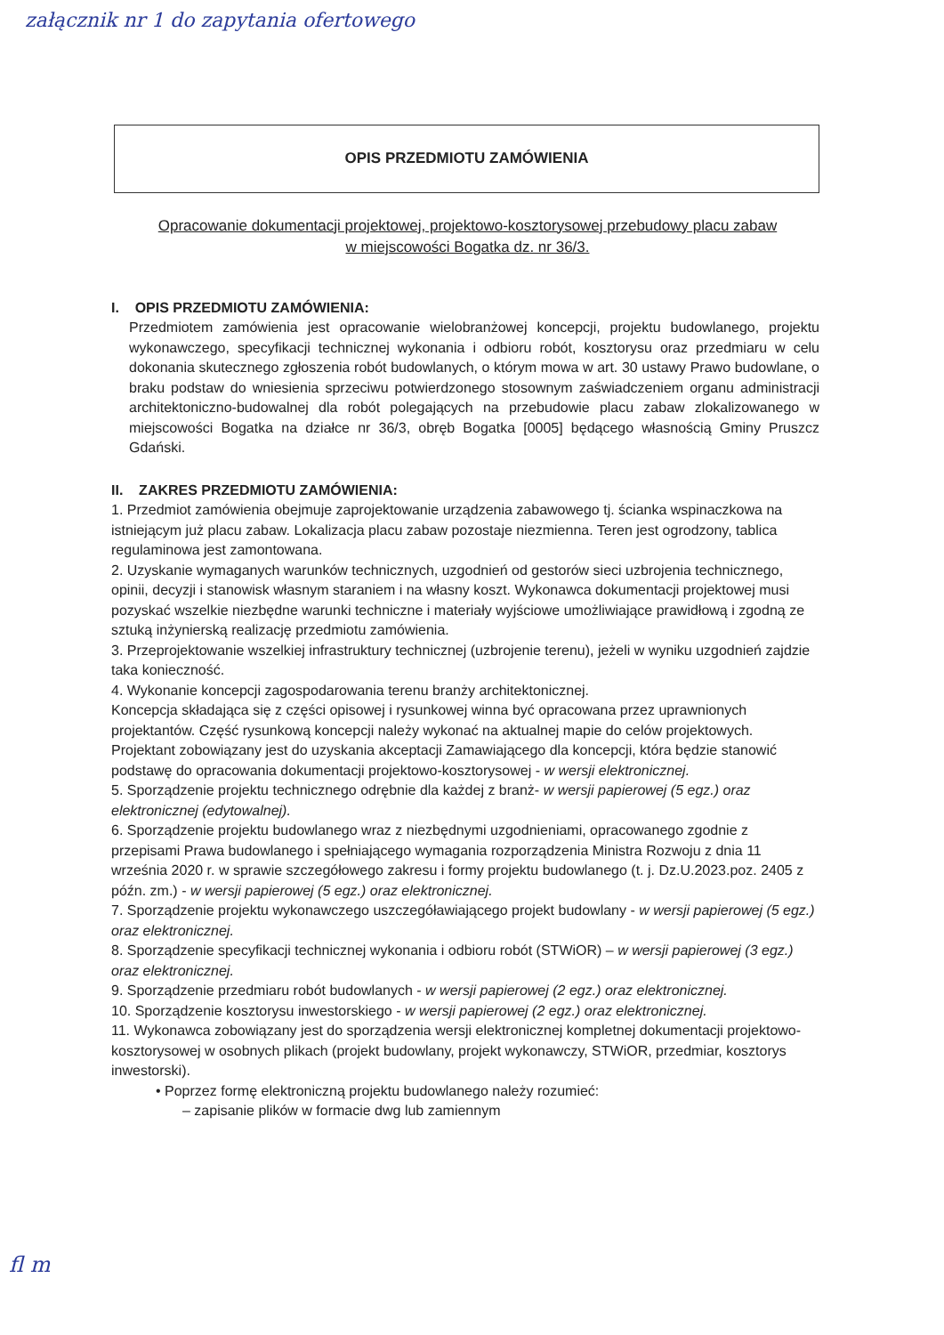załącznik nr 1 do zapytania ofertowego
OPIS PRZEDMIOTU ZAMÓWIENIA
Opracowanie dokumentacji projektowej, projektowo-kosztorysowej przebudowy placu zabaw
w miejscowości Bogatka dz. nr 36/3.
I. OPIS PRZEDMIOTU ZAMÓWIENIA:
Przedmiotem zamówienia jest opracowanie wielobranżowej koncepcji, projektu budowlanego, projektu wykonawczego, specyfikacji technicznej wykonania i odbioru robót, kosztorysu oraz przedmiaru w celu dokonania skutecznego zgłoszenia robót budowlanych, o którym mowa w art. 30 ustawy Prawo budowlane, o braku podstaw do wniesienia sprzeciwu potwierdzonego stosownym zaświadczeniem organu administracji architektoniczno-budowalnej dla robót polegających na przebudowie placu zabaw zlokalizowanego w miejscowości Bogatka na działce nr 36/3, obręb Bogatka [0005] będącego własnością Gminy Pruszcz Gdański.
II. ZAKRES PRZEDMIOTU ZAMÓWIENIA:
1. Przedmiot zamówienia obejmuje zaprojektowanie urządzenia zabawowego tj. ścianka wspinaczkowa na istniejącym już placu zabaw. Lokalizacja placu zabaw pozostaje niezmienna. Teren jest ogrodzony, tablica regulaminowa jest zamontowana.
2. Uzyskanie wymaganych warunków technicznych, uzgodnień od gestorów sieci uzbrojenia technicznego, opinii, decyzji i stanowisk własnym staraniem i na własny koszt. Wykonawca dokumentacji projektowej musi pozyskać wszelkie niezbędne warunki techniczne i materiały wyjściowe umożliwiające prawidłową i zgodną ze sztuką inżynierską realizację przedmiotu zamówienia.
3. Przeprojektowanie wszelkiej infrastruktury technicznej (uzbrojenie terenu), jeżeli w wyniku uzgodnień zajdzie taka konieczność.
4. Wykonanie koncepcji zagospodarowania terenu branży architektonicznej.
Koncepcja składająca się z części opisowej i rysunkowej winna być opracowana przez uprawnionych projektantów. Część rysunkową koncepcji należy wykonać na aktualnej mapie do celów projektowych. Projektant zobowiązany jest do uzyskania akceptacji Zamawiającego dla koncepcji, która będzie stanowić podstawę do opracowania dokumentacji projektowo-kosztorysowej - w wersji elektronicznej.
5. Sporządzenie projektu technicznego odrębnie dla każdej z branż- w wersji papierowej (5 egz.) oraz elektronicznej (edytowalnej).
6. Sporządzenie projektu budowlanego wraz z niezbędnymi uzgodnieniami, opracowanego zgodnie z przepisami Prawa budowlanego i spełniającego wymagania rozporządzenia Ministra Rozwoju z dnia 11 września 2020 r. w sprawie szczegółowego zakresu i formy projektu budowlanego (t. j. Dz.U.2023.poz. 2405 z późn. zm.) - w wersji papierowej (5 egz.) oraz elektronicznej.
7. Sporządzenie projektu wykonawczego uszczegóławiającego projekt budowlany - w wersji papierowej (5 egz.) oraz elektronicznej.
8. Sporządzenie specyfikacji technicznej wykonania i odbioru robót (STWiOR) – w wersji papierowej (3 egz.) oraz elektronicznej.
9. Sporządzenie przedmiaru robót budowlanych - w wersji papierowej (2 egz.) oraz elektronicznej.
10. Sporządzenie kosztorysu inwestorskiego - w wersji papierowej (2 egz.) oraz elektronicznej.
11. Wykonawca zobowiązany jest do sporządzenia wersji elektronicznej kompletnej dokumentacji projektowo-kosztorysowej w osobnych plikach (projekt budowlany, projekt wykonawczy, STWiOR, przedmiar, kosztorys inwestorski).
• Poprzez formę elektroniczną projektu budowlanego należy rozumieć:
– zapisanie plików w formacie dwg lub zamiennym
fl m